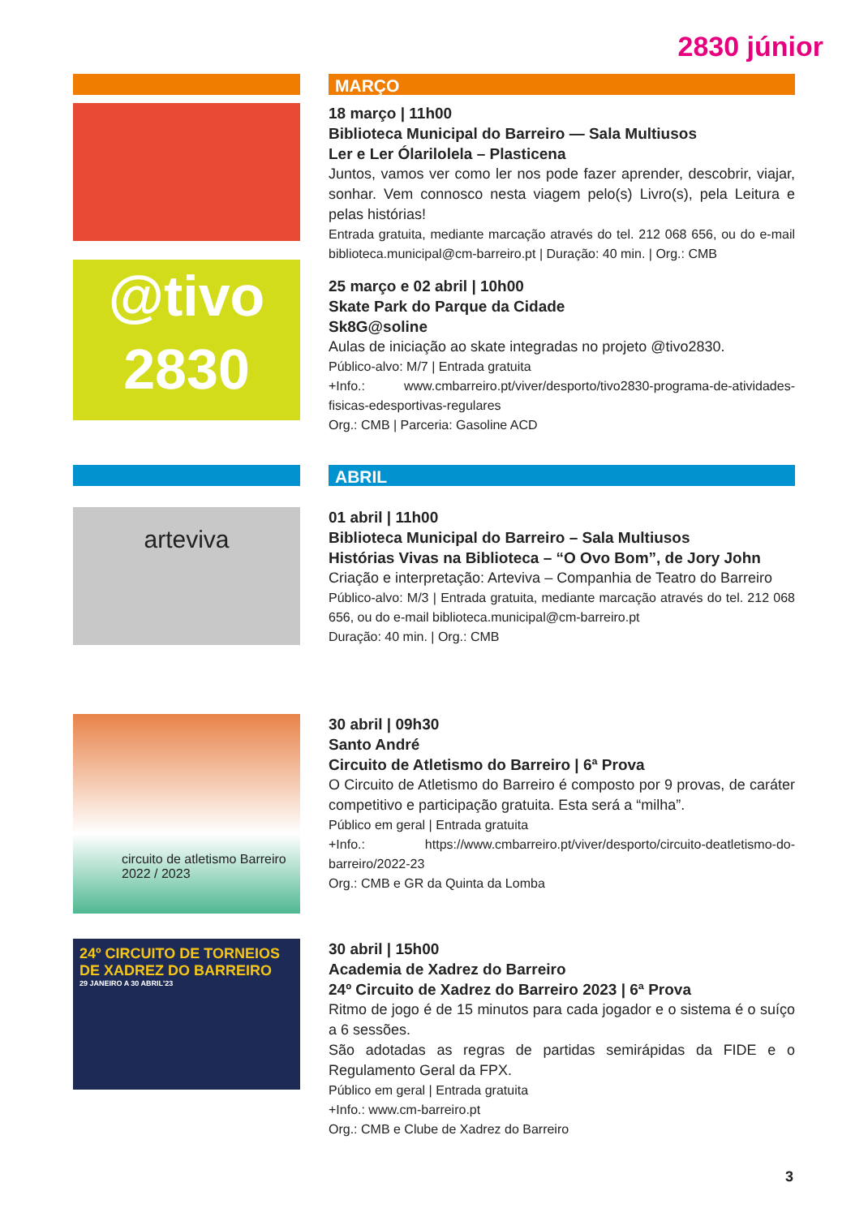2830 júnior
MARÇO
18 março | 11h00
Biblioteca Municipal do Barreiro — Sala Multiusos
Ler e Ler Ólarilolela – Plasticena
Juntos, vamos ver como ler nos pode fazer aprender, descobrir, viajar, sonhar. Vem connosco nesta viagem pelo(s) Livro(s), pela Leitura e pelas histórias!
Entrada gratuita, mediante marcação através do tel. 212 068 656, ou do e-mail biblioteca.municipal@cm-barreiro.pt | Duração: 40 min. | Org.: CMB
@tivo
2830
25 março e 02 abril | 10h00
Skate Park do Parque da Cidade
Sk8G@soline
Aulas de iniciação ao skate integradas no projeto @tivo2830.
Público-alvo: M/7 | Entrada gratuita
+Info.: www.cmbarreiro.pt/viver/desporto/tivo2830-programa-de-atividades-fisicas-edesportivas-regulares
Org.: CMB | Parceria: Gasoline ACD
ABRIL
arteviva
01 abril | 11h00
Biblioteca Municipal do Barreiro – Sala Multiusos
Histórias Vivas na Biblioteca – “O Ovo Bom”, de Jory John
Criação e interpretação: Arteviva – Companhia de Teatro do Barreiro
Público-alvo: M/3 | Entrada gratuita, mediante marcação através do tel. 212 068 656, ou do e-mail biblioteca.municipal@cm-barreiro.pt
Duração: 40 min. | Org.: CMB
circuito de atletismo Barreiro 2022 / 2023
30 abril | 09h30
Santo André
Circuito de Atletismo do Barreiro | 6ª Prova
O Circuito de Atletismo do Barreiro é composto por 9 provas, de caráter competitivo e participação gratuita. Esta será a “milha”.
Público em geral | Entrada gratuita
+Info.: https://www.cmbarreiro.pt/viver/desporto/circuito-deatletismo-do-barreiro/2022-23
Org.: CMB e GR da Quinta da Lomba
24º CIRCUITO DE TORNEIOS DE XADREZ DO BARREIRO
29 JANEIRO A 30 ABRIL'23
30 abril | 15h00
Academia de Xadrez do Barreiro
24º Circuito de Xadrez do Barreiro 2023 | 6ª Prova
Ritmo de jogo é de 15 minutos para cada jogador e o sistema é o suíço a 6 sessões.
São adotadas as regras de partidas semirápidas da FIDE e o Regulamento Geral da FPX.
Público em geral | Entrada gratuita
+Info.: www.cm-barreiro.pt
Org.: CMB e Clube de Xadrez do Barreiro
3